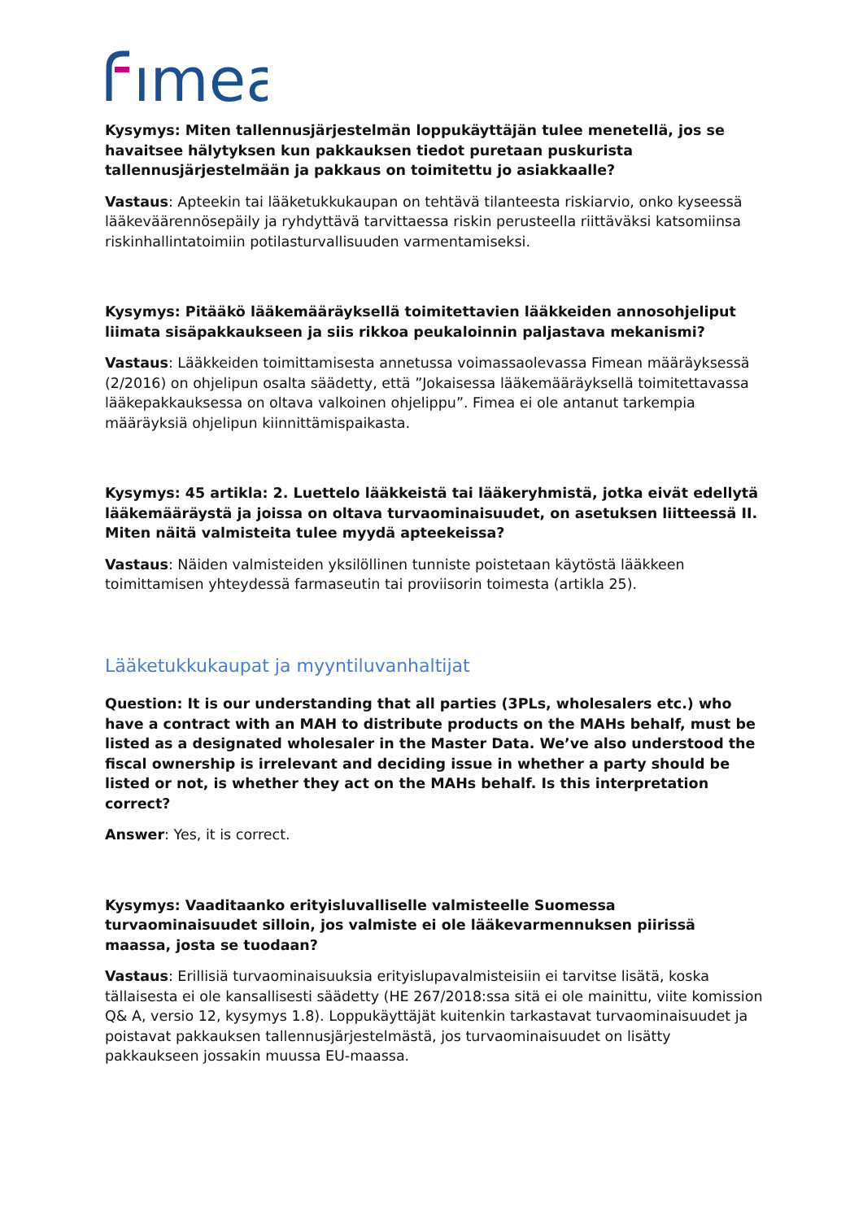ımea
Kysymys: Miten tallennusjärjestelmän loppukäyttäjän tulee menetellä, jos se havaitsee hälytyksen kun pakkauksen tiedot puretaan puskurista tallennusjärjestelmään ja pakkaus on toimitettu jo asiakkaalle?
Vastaus: Apteekin tai lääketukkukaupan on tehtävä tilanteesta riskiarvio, onko kyseessä lääkeväärennösepäily ja ryhdyttävä tarvittaessa riskin perusteella riittäväksi katsomiinsa riskinhallintatoimiin potilasturvallisuuden varmentamiseksi.
Kysymys: Pitääkö lääkemääräyksellä toimitettavien lääkkeiden annosohjeliput liimata sisäpakkaukseen ja siis rikkoa peukaloinnin paljastava mekanismi?
Vastaus: Lääkkeiden toimittamisesta annetussa voimassaolevassa Fimean määräyksessä (2/2016) on ohjelipun osalta säädetty, että ”Jokaisessa lääkemääräyksellä toimitettavassa lääkepakkauksessa on oltava valkoinen ohjelippu”. Fimea ei ole antanut tarkempia määräyksiä ohjelipun kiinnittämispaikasta.
Kysymys: 45 artikla: 2. Luettelo lääkkeistä tai lääkeryhmistä, jotka eivät edellytä lääkemääräystä ja joissa on oltava turvaominaisuudet, on asetuksen liitteessä II. Miten näitä valmisteita tulee myydä apteekeissa?
Vastaus: Näiden valmisteiden yksilöllinen tunniste poistetaan käytöstä lääkkeen toimittamisen yhteydessä farmaseutin tai proviisorin toimesta (artikla 25).
Lääketukkukaupat ja myyntiluvanhaltijat
Question: It is our understanding that all parties (3PLs, wholesalers etc.) who have a contract with an MAH to distribute products on the MAHs behalf, must be listed as a designated wholesaler in the Master Data. We’ve also understood the fiscal ownership is irrelevant and deciding issue in whether a party should be listed or not, is whether they act on the MAHs behalf. Is this interpretation correct?
Answer: Yes, it is correct.
Kysymys: Vaaditaanko erityisluvalliselle valmisteelle Suomessa turvaominaisuudet silloin, jos valmiste ei ole lääkevarmennuksen piirissä maassa, josta se tuodaan?
Vastaus: Erillisiä turvaominaisuuksia erityislupavalmisteisiin ei tarvitse lisätä, koska tällaisesta ei ole kansallisesti säädetty (HE 267/2018:ssa sitä ei ole mainittu, viite komission Q& A, versio 12, kysymys 1.8). Loppukäyttäjät kuitenkin tarkastavat turvaominaisuudet ja poistavat pakkauksen tallennusjärjestelmästä, jos turvaominaisuudet on lisätty pakkaukseen jossakin muussa EU-maassa.